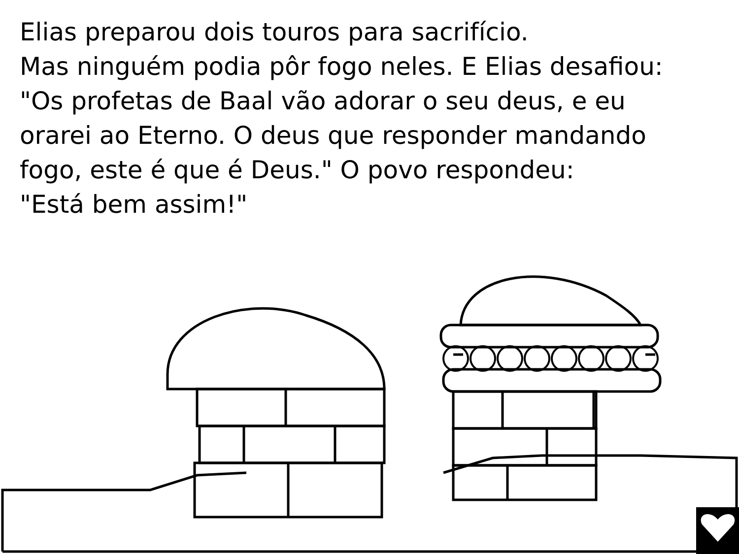Elias preparou dois touros para sacrifício.
Mas ninguém podia pôr fogo neles. E Elias desafiou:
"Os profetas de Baal vão adorar o seu deus, e eu
orarei ao Eterno. O deus que responder mandando
fogo, este é que é Deus." O povo respondeu:
"Está bem assim!"